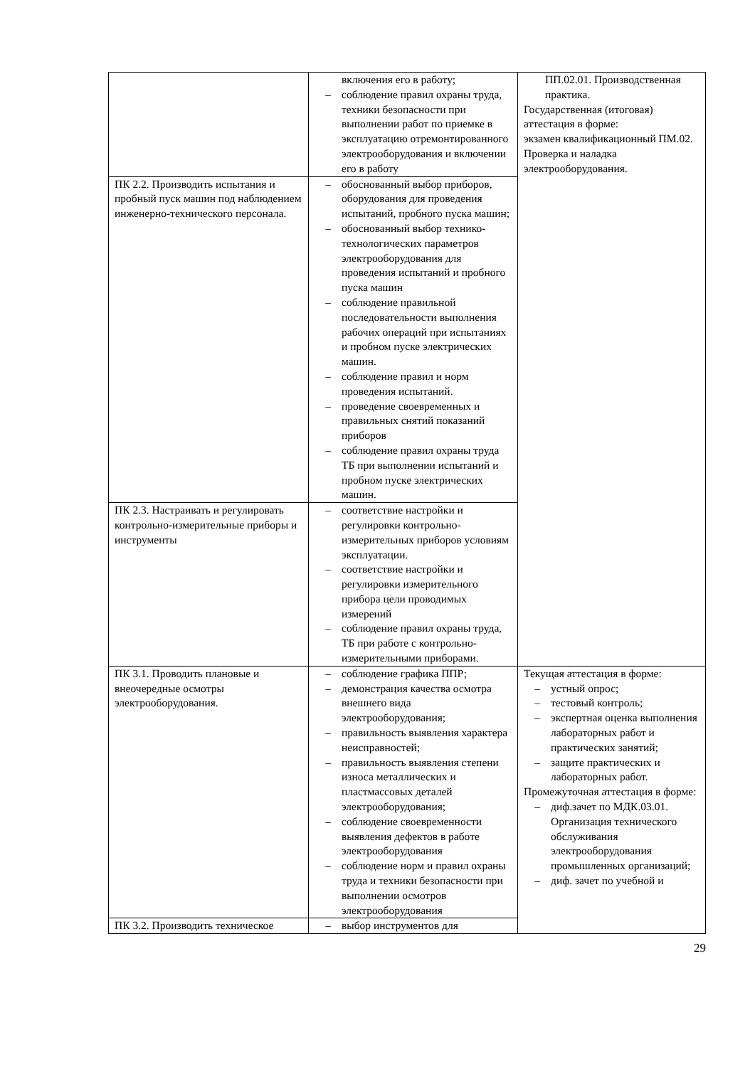| | включения его в работу; – соблюдение правил охраны труда, техники безопасности при выполнении работ по приемке в эксплуатацию отремонтированного электрооборудования и включении его в работу | ПП.02.01. Производственная практика. Государственная (итоговая) аттестация в форме: экзамен квалификационный ПМ.02. Проверка и наладка электрооборудования. |
| ПК 2.2. Производить испытания и пробный пуск машин под наблюдением инженерно-технического персонала. | – обоснованный выбор приборов, оборудования для проведения испытаний, пробного пуска машин; – обоснованный выбор технико-технологических параметров электрооборудования для проведения испытаний и пробного пуска машин – соблюдение правильной последовательности выполнения рабочих операций при испытаниях и пробном пуске электрических машин. – соблюдение правил и норм проведения испытаний. – проведение своевременных и правильных снятий показаний приборов – соблюдение правил охраны труда ТБ при выполнении испытаний и пробном пуске электрических машин. | |
| ПК 2.3. Настраивать и регулировать контрольно-измерительные приборы и инструменты | – соответствие настройки и регулировки контрольно-измерительных приборов условиям эксплуатации. – соответствие настройки и регулировки измерительного прибора цели проводимых измерений – соблюдение правил охраны труда, ТБ при работе с контрольно-измерительными приборами. | |
| ПК 3.1. Проводить плановые и внеочередные осмотры электрооборудования. | – соблюдение графика ППР; – демонстрация качества осмотра внешнего вида электрооборудования; – правильность выявления характера неисправностей; – правильность выявления степени износа металлических и пластмассовых деталей электрооборудования; – соблюдение своевременности выявления дефектов в работе электрооборудования – соблюдение норм и правил охраны труда и техники безопасности при выполнении осмотров электрооборудования | Текущая аттестация в форме: – устный опрос; – тестовый контроль; – экспертная оценка выполнения лабораторных работ и практических занятий; – защите практических и лабораторных работ. Промежуточная аттестация в форме: – диф.зачет по МДК.03.01. Организация технического обслуживания электрооборудования промышленных организаций; – диф. зачет по учебной и |
| ПК 3.2. Производить техническое | – выбор инструментов для | |
29